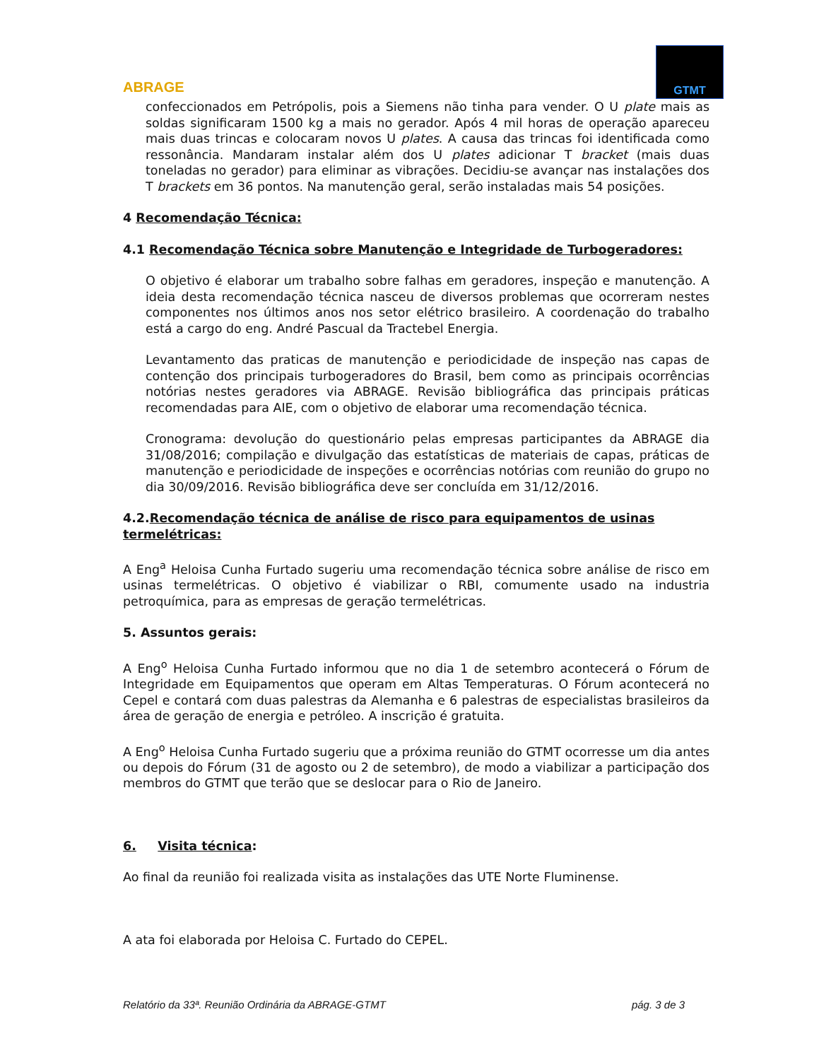ABRAGE
GTMT
confeccionados em Petrópolis, pois a Siemens não tinha para vender. O U plate mais as soldas significaram 1500 kg a mais no gerador. Após 4 mil horas de operação apareceu mais duas trincas e colocaram novos U plates. A causa das trincas foi identificada como ressonância. Mandaram instalar além dos U plates adicionar T bracket (mais duas toneladas no gerador) para eliminar as vibrações. Decidiu-se avançar nas instalações dos T brackets em 36 pontos. Na manutenção geral, serão instaladas mais 54 posições.
4 Recomendação Técnica:
4.1 Recomendação Técnica sobre Manutenção e Integridade de Turbogeradores:
O objetivo é elaborar um trabalho sobre falhas em geradores, inspeção e manutenção. A ideia desta recomendação técnica nasceu de diversos problemas que ocorreram nestes componentes nos últimos anos nos setor elétrico brasileiro. A coordenação do trabalho está a cargo do eng. André Pascual da Tractebel Energia.
Levantamento das praticas de manutenção e periodicidade de inspeção nas capas de contenção dos principais turbogeradores do Brasil, bem como as principais ocorrências notórias nestes geradores via ABRAGE. Revisão bibliográfica das principais práticas recomendadas para AIE, com o objetivo de elaborar uma recomendação técnica.
Cronograma: devolução do questionário pelas empresas participantes da ABRAGE dia 31/08/2016; compilação e divulgação das estatísticas de materiais de capas, práticas de manutenção e periodicidade de inspeções e ocorrências notórias com reunião do grupo no dia 30/09/2016. Revisão bibliográfica deve ser concluída em 31/12/2016.
4.2.Recomendação técnica de análise de risco para equipamentos de usinas termelétricas:
A Eng<sup>a</sup> Heloisa Cunha Furtado sugeriu uma recomendação técnica sobre análise de risco em usinas termelétricas. O objetivo é viabilizar o RBI, comumente usado na industria petroquímica, para as empresas de geração termelétricas.
5. Assuntos gerais:
A Eng<sup>o</sup> Heloisa Cunha Furtado informou que no dia 1 de setembro acontecerá o Fórum de Integridade em Equipamentos que operam em Altas Temperaturas. O Fórum acontecerá no Cepel e contará com duas palestras da Alemanha e 6 palestras de especialistas brasileiros da área de geração de energia e petróleo. A inscrição é gratuita.
A Eng<sup>o</sup> Heloisa Cunha Furtado sugeriu que a próxima reunião do GTMT ocorresse um dia antes ou depois do Fórum (31 de agosto ou 2 de setembro), de modo a viabilizar a participação dos membros do GTMT que terão que se deslocar para o Rio de Janeiro.
6. Visita técnica:
Ao final da reunião foi realizada visita as instalações das UTE Norte Fluminense.
A ata foi elaborada por Heloisa C. Furtado do CEPEL.
Relatório da 33ª. Reunião Ordinária da ABRAGE-GTMT pág. 3 de 3